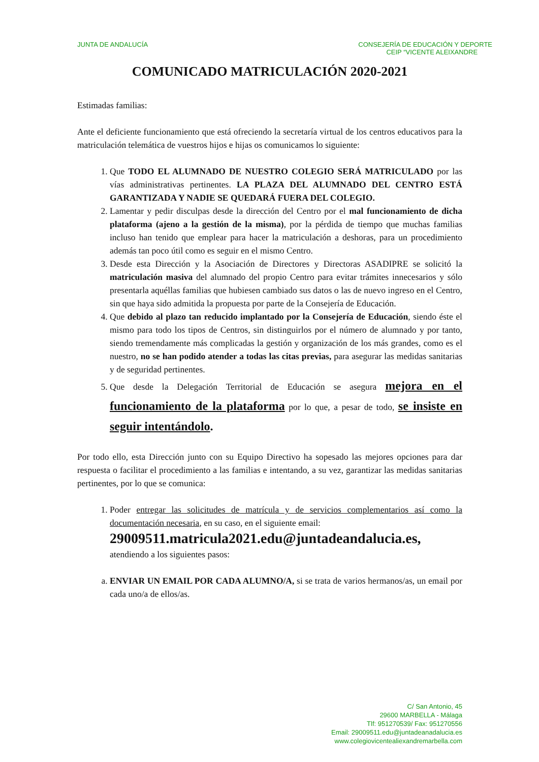JUNTA DE ANDALUCÍA CONSEJERÍA DE EDUCACIÓN Y DEPORTE
CEIP “VICENTE ALEIXANDRE
COMUNICADO MATRICULACIÓN 2020-2021
Estimadas familias:
Ante el deficiente funcionamiento que está ofreciendo la secretaría virtual de los centros educativos para la matriculación telemática de vuestros hijos e hijas os comunicamos lo siguiente:
1. Que TODO EL ALUMNADO DE NUESTRO COLEGIO SERÁ MATRICULADO por las vías administrativas pertinentes. LA PLAZA DEL ALUMNADO DEL CENTRO ESTÁ GARANTIZADA Y NADIE SE QUEDARÁ FUERA DEL COLEGIO.
2. Lamentar y pedir disculpas desde la dirección del Centro por el mal funcionamiento de dicha plataforma (ajeno a la gestión de la misma), por la pérdida de tiempo que muchas familias incluso han tenido que emplear para hacer la matriculación a deshoras, para un procedimiento además tan poco útil como es seguir en el mismo Centro.
3. Desde esta Dirección y la Asociación de Directores y Directoras ASADIPRE se solicitó la matriculación masiva del alumnado del propio Centro para evitar trámites innecesarios y sólo presentarla aquéllas familias que hubiesen cambiado sus datos o las de nuevo ingreso en el Centro, sin que haya sido admitida la propuesta por parte de la Consejería de Educación.
4. Que debido al plazo tan reducido implantado por la Consejería de Educación, siendo éste el mismo para todo los tipos de Centros, sin distinguirlos por el número de alumnado y por tanto, siendo tremendamente más complicadas la gestión y organización de los más grandes, como es el nuestro, no se han podido atender a todas las citas previas, para asegurar las medidas sanitarias y de seguridad pertinentes.
5. Que desde la Delegación Territorial de Educación se asegura mejora en el funcionamiento de la plataforma por lo que, a pesar de todo, se insiste en seguir intentándolo.
Por todo ello, esta Dirección junto con su Equipo Directivo ha sopesado las mejores opciones para dar respuesta o facilitar el procedimiento a las familias e intentando, a su vez, garantizar las medidas sanitarias pertinentes, por lo que se comunica:
1. Poder entregar las solicitudes de matrícula y de servicios complementarios así como la documentación necesaria, en su caso, en el siguiente email:
29009511.matricula2021.edu@juntadeandalucia.es,
atendiendo a los siguientes pasos:
a. ENVIAR UN EMAIL POR CADA ALUMNO/A, si se trata de varios hermanos/as, un email por cada uno/a de ellos/as.
C/ San Antonio, 45
29600 MARBELLA - Málaga
Tlf: 951270539/ Fax: 951270556
Email: 29009511.edu@juntadeanadalucia.es
www.colegiovicentealiexandremarbella.com